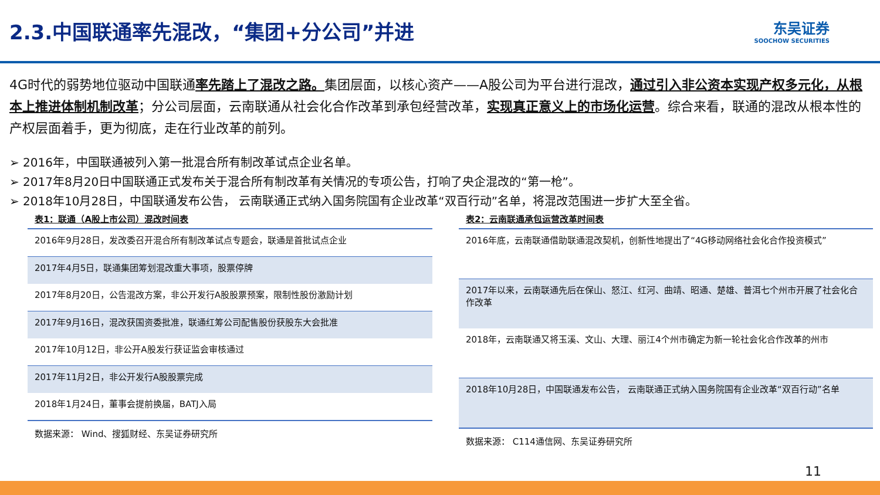2.3.中国联通率先混改，“集团+分公司”并进
东吴证券
SOOCHOW SECURITIES
4G时代的弱势地位驱动中国联通率先踏上了混改之路。集团层面，以核心资产——A股公司为平台进行混改，通过引入非公资本实现产权多元化，从根本上推进体制机制改革；分公司层面，云南联通从社会化合作改革到承包经营改革，实现真正意义上的市场化运营。综合来看，联通的混改从根本性的产权层面着手，更为彻底，走在行业改革的前列。
➢ 2016年，中国联通被列入第一批混合所有制改革试点企业名单。
➢ 2017年8月20日中国联通正式发布关于混合所有制改革有关情况的专项公告，打响了央企混改的“第一枪”。
➢ 2018年10月28日，中国联通发布公告， 云南联通正式纳入国务院国有企业改革“双百行动”名单，将混改范围进一步扩大至全省。
表1：联通（A股上市公司）混改时间表
| 2016年9月28日，发改委召开混合所有制改革试点专题会，联通是首批试点企业 |
| 2017年4月5日，联通集团筹划混改重大事项，股票停牌 |
| 2017年8月20日，公告混改方案，非公开发行A股股票预案，限制性股份激励计划 |
| 2017年9月16日，混改获国资委批准，联通红筹公司配售股份获股东大会批准 |
| 2017年10月12日，非公开A股发行获证监会审核通过 |
| 2017年11月2日，非公开发行A股股票完成 |
| 2018年1月24日，董事会提前换届，BATJ入局 |
数据来源： Wind、搜狐财经、东吴证券研究所
表2：云南联通承包运营改革时间表
| 2016年底，云南联通借助联通混改契机，创新性地提出了“4G移动网络社会化合作投资模式” |
| 2017年以来，云南联通先后在保山、怒江、红河、曲靖、昭通、楚雄、普洱七个州市开展了社会化合作改革 |
| 2018年，云南联通又将玉溪、文山、大理、丽江4个州市确定为新一轮社会化合作改革的州市 |
| 2018年10月28日，中国联通发布公告， 云南联通正式纳入国务院国有企业改革“双百行动”名单 |
数据来源： C114通信网、东吴证券研究所
11